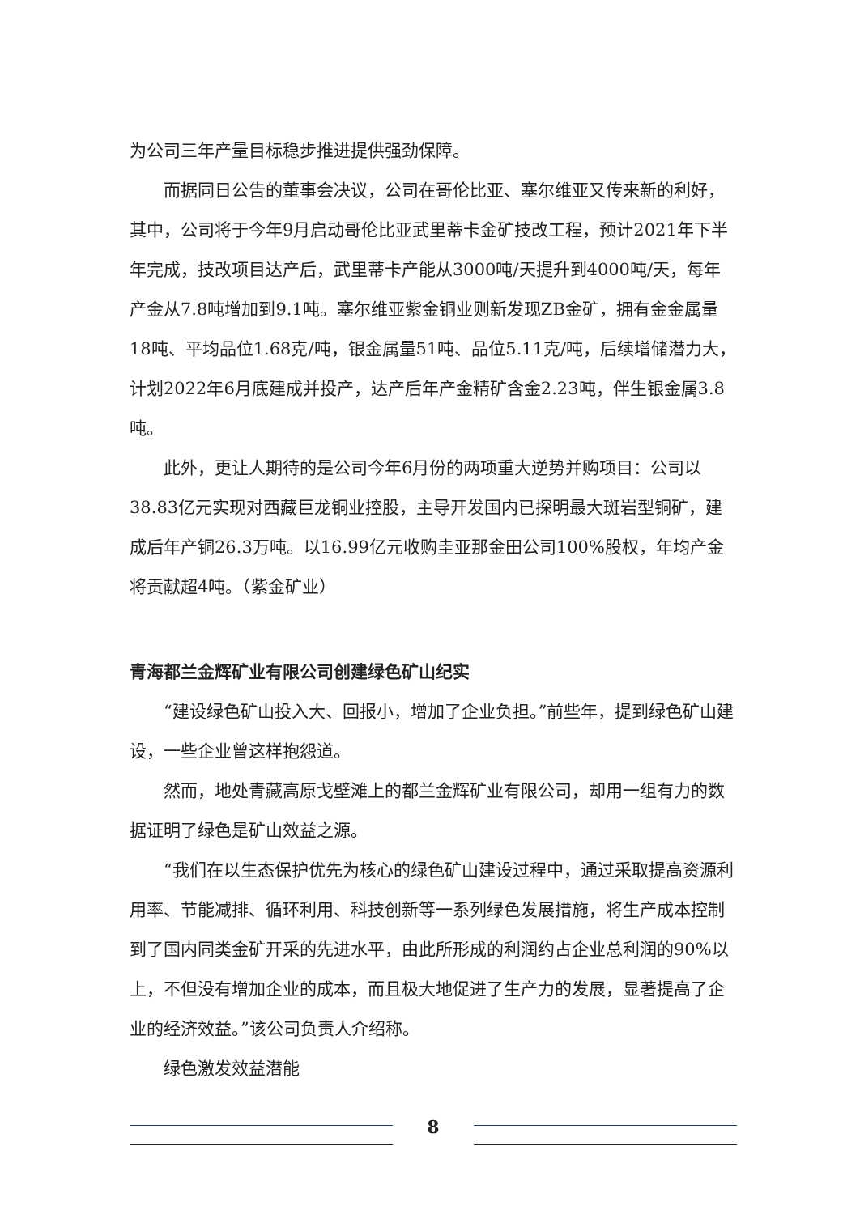为公司三年产量目标稳步推进提供强劲保障。
而据同日公告的董事会决议，公司在哥伦比亚、塞尔维亚又传来新的利好，其中，公司将于今年9月启动哥伦比亚武里蒂卡金矿技改工程，预计2021年下半年完成，技改项目达产后，武里蒂卡产能从3000吨/天提升到4000吨/天，每年产金从7.8吨增加到9.1吨。塞尔维亚紫金铜业则新发现ZB金矿，拥有金金属量18吨、平均品位1.68克/吨，银金属量51吨、品位5.11克/吨，后续增储潜力大，计划2022年6月底建成并投产，达产后年产金精矿含金2.23吨，伴生银金属3.8吨。
此外，更让人期待的是公司今年6月份的两项重大逆势并购项目：公司以38.83亿元实现对西藏巨龙铜业控股，主导开发国内已探明最大斑岩型铜矿，建成后年产铜26.3万吨。以16.99亿元收购圭亚那金田公司100%股权，年均产金将贡献超4吨。（紫金矿业）
青海都兰金辉矿业有限公司创建绿色矿山纪实
“建设绿色矿山投入大、回报小，增加了企业负担。”前些年，提到绿色矿山建设，一些企业曾这样抱怨道。
然而，地处青藏高原戈壁滩上的都兰金辉矿业有限公司，却用一组有力的数据证明了绿色是矿山效益之源。
“我们在以生态保护优先为核心的绿色矿山建设过程中，通过采取提高资源利用率、节能减排、循环利用、科技创新等一系列绿色发展措施，将生产成本控制到了国内同类金矿开采的先进水平，由此所形成的利润约占企业总利润的90%以上，不但没有增加企业的成本，而且极大地促进了生产力的发展，显著提高了企业的经济效益。”该公司负责人介绍称。
绿色激发效益潜能
8